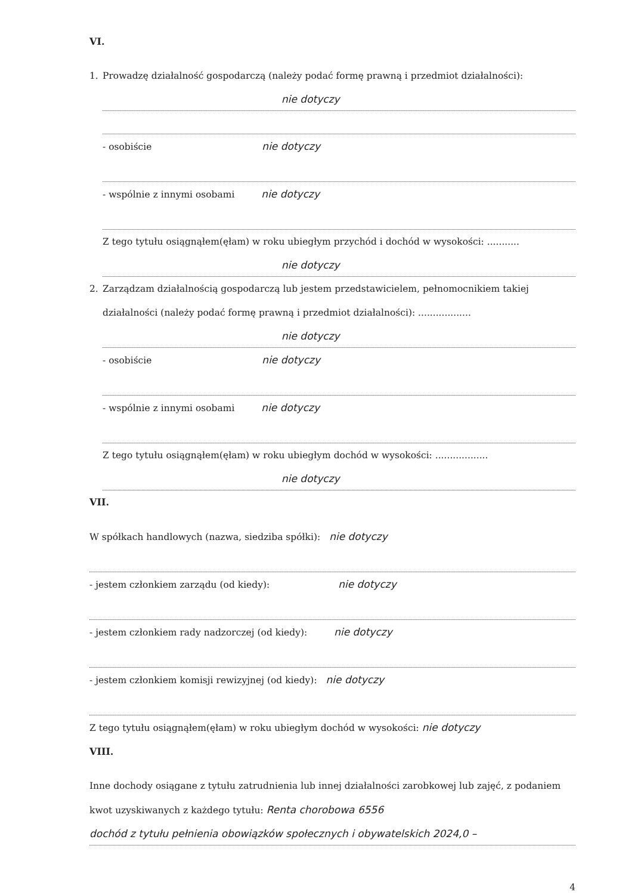VI.
1. Prowadzę działalność gospodarczą (należy podać formę prawną i przedmiot działalności):
nie dotyczy
- osobiście nie dotyczy
- wspólnie z innymi osobami nie dotyczy
Z tego tytułu osiągnąłem(ęłam) w roku ubiegłym przychód i dochód w wysokości: ...........
nie dotyczy
2. Zarządzam działalnością gospodarczą lub jestem przedstawicielem, pełnomocnikiem takiej działalności (należy podać formę prawną i przedmiot działalności): ..................
nie dotyczy
- osobiście nie dotyczy
- wspólnie z innymi osobami nie dotyczy
Z tego tytułu osiągnąłem(ęłam) w roku ubiegłym dochód w wysokości: ..................
nie dotyczy
VII.
W spółkach handlowych (nazwa, siedziba spółki): nie dotyczy
- jestem członkiem zarządu (od kiedy): nie dotyczy
- jestem członkiem rady nadzorczej (od kiedy): nie dotyczy
- jestem członkiem komisji rewizyjnej (od kiedy): nie dotyczy
Z tego tytułu osiągnąłem(ęłam) w roku ubiegłym dochód w wysokości: nie dotyczy
VIII.
Inne dochody osiągane z tytułu zatrudnienia lub innej działalności zarobkowej lub zajęć, z podaniem kwot uzyskiwanych z każdego tytułu: Renta chorobowa 6556
dochód z tytułu pełnienia obowiązków społecznych i obywatelskich 2024,0 –
4